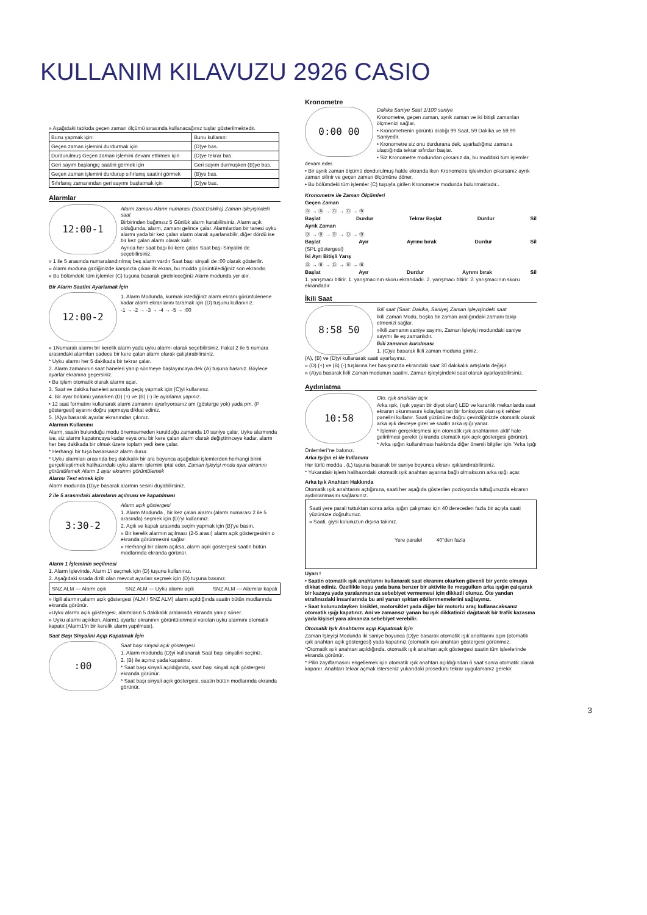KULLANIM KILAVUZU 2926 CASIO
» Aşağıdaki tabloda geçen zaman ölçümü sırasında kullanacağınız tuşlar gösterilmektedir.
| Bunu yapmak için: | Bunu kullanın: |
| --- | --- |
| Geçen zaman işlemini durdurmak için | (D)ye bas. |
| Durdurulmuş Geçen zaman işlemini devam ettirmek için | (D)ye tekrar bas. |
| Geri sayım başlangıç saatini görmek için | Geri sayım durmuşken (B)ye bas. |
| Geçen zaman işlemini durdurup sıfırlanış saatini görmek | (B)ye bas. |
| Sıfırlanış zamanından geri sayımı başlatmak için | (D)ye bas. |
Alarmlar
12:00-1
Alarm zamanı Alarm numarası (Saat:Dakika) Zaman işleyişindeki saat
Birbirinden bağımsız 5 Günlük alarm kurabilirsiniz. Alarm açık olduğunda, alarm, zamanı gelince çalar. Alarmlardan bir tanesi uyku alarmı yada bir kez çalan alarm olarak ayarlanabilir, diğer dördü ise bir kez çalan alarm olarak kalır.
Ayrıca her saat başı iki kere çalan Saat başı Sinyalini de seçebilirsiniz.
» 1 ile 5 arasında numaralandırılmış beş alarm vardır Saat başı sinyali de :00 olarak gösterilir.
» Alarm moduna girdiğinizde karşınıza çıkan ilk ekran, bu modda görüntülediğiniz son ekrandır.
» Bu bölümdeki tüm işlemler (C) tuşuna basarak girebileceğiniz Alarm modunda yer alır.
Bir Alarm Saatini Ayarlamak İçin
12:00-2
1. Alarm Modunda, kurmak istediğiniz alarm ekranı görüntülenene kadar alarm ekranlarını taramak için (D) tuşunu kullanınız.
-1 → -2 → -3 → -4 → -5 → :00
» 1Numaralı alarmı bir kerelik alarm yada uyku alarmı olarak seçebilirsiniz. Fakat 2 ile 5 numara arasındaki alarmları sadece bir kere çalan alarm olarak çalıştırabilirsiniz.
* Uyku alarmı her 5 dakikada bir tekrar çalar.
2. Alarm zamanının saat haneleri yanıp sönmeye başlayıncaya dek (A) tuşuna basınız. Böylece ayarlar ekranına geçersiniz.
• Bu işlem otomatik olarak alarmı açar.
3. Saat ve dakika haneleri arasında geçiş yapmak için (C)yi kullanınız.
4. Bir ayar bölümü yanarken (D) (+) ve (B) (-) ile ayarlama yapınız.
• 12 saat formatını kullanarak alarm zamanını ayarlıyorsanız am (gösterge yok) yada pm. (P göstergesi) ayarını doğru yapmaya dikkat ediniz.
5. (A)ya basarak ayarlar ekranından çıkınız.
Alarmın Kullanımı
Alarm, saatin bulunduğu modu önemsemeden kurulduğu zamanda 10 saniye çalar. Uyku alarmında ise, siz alarmı kapatıncaya kadar veya onu bir kere çalan alarm olarak değiştirinceye kadar, alarm her beş dakikada bir olmak üzere toplam yedi kere çalar.
* Herhangi bir tuşa basarsanız alarm durur.
* Uyku alarmları arasında beş dakikalık bir ara boyunca aşağıdaki işlemlerden herhangi birini gerçekleştirmek halihazırdaki uyku alarmı işlemini iptal eder. Zaman işleyişi modu ayar ekranını görüntülemek Alarm 1 ayar ekranını görüntülemek
Alarmı Test etmek için
Alarm modunda (D)ye basarak alarmın sesini duyabilirsiniz.
2 ile 5 arasındaki alarmların açılması ve kapatılması
3:30-2
Alarm açık göstergesi
1. Alarm Modunda , bir kez çalan alarmı (alarm numarası 2 ile 5 arasında) seçmek için (D)'yi kullanınız.
2. Açık ve kapalı arasında seçim yapmak için (B)'ye basın.
» Bir kerelik alarmın açılması (2-5 arası) alarm açık göstergesinin o ekranda görünmesini sağlar.
» Herhangi bir alarm açıksa, alarm açık göstergesi saatin bütün modlarında ekranda görünür.
Alarm 1 İşleminin seçilmesi
1. Alarm İşlevinde, Alarm 1'i seçmek için (D) tuşunu kullanınız.
2. Aşağıdaki sırada dizili olan mevcut ayarları seçmek için (D) tuşuna basınız.
SNZ ALM — Alarm açık SNZ ALM — Uyku alarmı açık SNZ ALM — Alarmlar kapalı
» İlgili alarmın,alarm açık göstergesi (ALM / SNZ ALM) alarm açıldığında saatin bütün modlarında ekranda görünür.
»Uyku alarmı açık göstergesi, alarmların 5 dakikalık aralarında ekranda yanıp söner.
» Uyku alarmı açıkken, Alarm1 ayarlar ekranının görüntülenmesi varolan uyku alarmını otomatik kapatır.(Alarm1'in bir kerelik alarm yapılması).
Saat Başı Sinyalini Açıp Kapatmak İçin
:00
Saat başı sinyali açık göstergesi
1. Alarm modunda (D)yi kullanarak Saat başı sinyalini seçiniz.
2. (B) ile açınız yada kapatınız.
* Saat başı sinyali açıldığında, saat başı sinyali açık göstergesi ekranda görünür.
* Saat başı sinyali açık göstergesi, saatin bütün modlarında ekranda görünür.
Kronometre
0:00 00
Dakika Saniye Saat 1/100 saniye
Kronometre, geçen zaman, ayrık zaman ve iki bitişli zamanları ölçmenizi sağlar.
• Kronometrenin görüntü aralığı 99 Saat, 59 Dakika ve 59.99 Saniyedir.
• Kronometre siz onu durdurana dek, ayarladığınız zamana ulaştığında tekrar sıfırdan başlar.
• Siz Kronometre modundan çıksanız da, bu moddaki tüm işlemler devam eder.
• Bir ayrık zaman ölçümü dondurulmuş halde ekranda iken Kronometre işlevinden çıkarsanız ayrık zaman silinir ve geçen zaman ölçümüne döner.
• Bu bölümdeki tüm işlemler (C) tuşuyla girilen Kronometre modunda bulunmaktadır..
Kronometre ile Zaman Ölçümleri
Geçen Zaman
Ⓓ → Ⓓ → Ⓓ → Ⓓ → Ⓑ
Başlat Durdur Tekrar Başlat Durdur Sil
Ayrık Zaman
Ⓓ → Ⓑ → Ⓑ → Ⓓ → Ⓑ
Başlat Ayır Ayrımı bırak Durdur Sil
(SPL göstergesi)
İki Ayrı Bitişli Yarış
Ⓓ → Ⓑ → Ⓓ → Ⓑ → Ⓑ
Başlat Ayır Durdur Ayrımı bırak Sil
1. yarışmacı bitirir. 1. yarışmacının skoru ekrandadır. 2. yarışmacı bitirir. 2. yarışmacının skoru ekrandadır
İkili Saat
8:58 50
İkili saat (Saat: Dakika, Saniye) Zaman işleyişindeki saat
İkili Zaman Modu, başka bir zaman aralığındaki zamanı takip etmenizi sağlar.
»İkili zamanın saniye sayımı, Zaman İşleyişi modundaki saniye sayımı ile eş zamanlıdır.
İkili zamanın kurulması
1. (C)ye basarak İkili zaman moduna giriniz.
(A), (B) ve (D)yi kullanarak saati ayarlayınız.
» (D) (+) ve (B) (-) tuşlarına her basışınızda ekrandaki saat 30 dakikalık artışlarla değişir.
» (A)ya basarak İkili Zaman modunun saatini, Zaman işleyişindeki saat olarak ayarlayabilirsiniz.
Aydınlatma
10:58
Oto. ışık anahtarı açık
Arka ışık, (ışık yayan bir diyot olan) LED ve karanlık mekanlarda saat ekranın okunmasını kolaylaştıran bir fonksiyon olan ışık rehber panelini kullanır. Saati yüzünüze doğru çevirdiğinizde otomatik olarak arka ışık devreye girer ve saatin arka ışığı yanar.
* İşlemin gerçekleşmesi için otomatik ışık anahtarının aktif hale getirilmesi gerekir (ekranda otomatik ışık açık göstergesi görünür).
* Arka ışığın kullanılması hakkında diğer önemli bilgiler için "Arka Işığı Önlemleri"ne bakınız.
Arka Işığın el ile kullanımı
Her türlü modda , (L) tuşuna basarak bir saniye boyunca ekranı ışıklandırabilirsiniz.
* Yukarıdaki işlem halihazırdaki otomatik ışık anahtarı ayarına bağlı olmaksızın arka ışığı açar.
Arka Işık Anahtarı Hakkında
Otomatik ışık anahtarını açtığınıza, saati her aşağıda gösterilen pozisyonda tuttuğunuzda ekranın aydınlanmasını sağlarsınız.
Saati yere parall tuttuktan sonra arka ışığın çalışması için 40 dereceden fazla bir açıyla saati yüzünüze doğrultunuz.
» Saati, giysi kolunuzun dışına takınız.
Yere paralel 40°den fazla
Uyarı !
• Saatin otomatik ışık anahtarını kullanarak saat ekranını okurken güvenli bir yerde olmaya dikkat ediniz. Özellikle koşu yada buna benzer bir aktivite ile meşgulken arka ışığın çalışarak bir kazaya yada yaralanmanıza sebebiyet vermemesi için dikkatli olunuz. Öte yandan etrafınızdaki insanlarında bu ani yanan ışıktan etkilenmemelerini sağlayınız.
• Saat kolunuzdayken bisiklet, motorsiklet yada diğer bir motorlu araç kullanacaksanız otomatik ışığı kapatınız. Ani ve zamansız yanan bu ışık dikkatinizi dağıtarak bir trafik kazasına yada kişisel yara almanıza sebebiyet verebilir.
Otomatik Işık Anahtarını açıp Kapatmak İçin
Zaman İşleyişi Modunda iki saniye boyunca (D)ye basarak otomatik ışık anahtarını açın (otomatik ışık anahtarı açık göstergesi) yada kapatınız (otomatik ışık anahtarı göstergesi görünmez.
*Otomatik ışık anahtarı açıldığında, otomatik ışık anahtarı açık göstergesi saatin tüm işlevlerinde ekranda görünür.
* Pilin zayıflamasını engellemek için otomatik ışık anahtarı açıldığından 6 saat sonra otomatik olarak kapanır. Anahtarı tekrar açmak isterseniz yukarıdaki prosedürü tekrar uygulamanız gerekir.
3